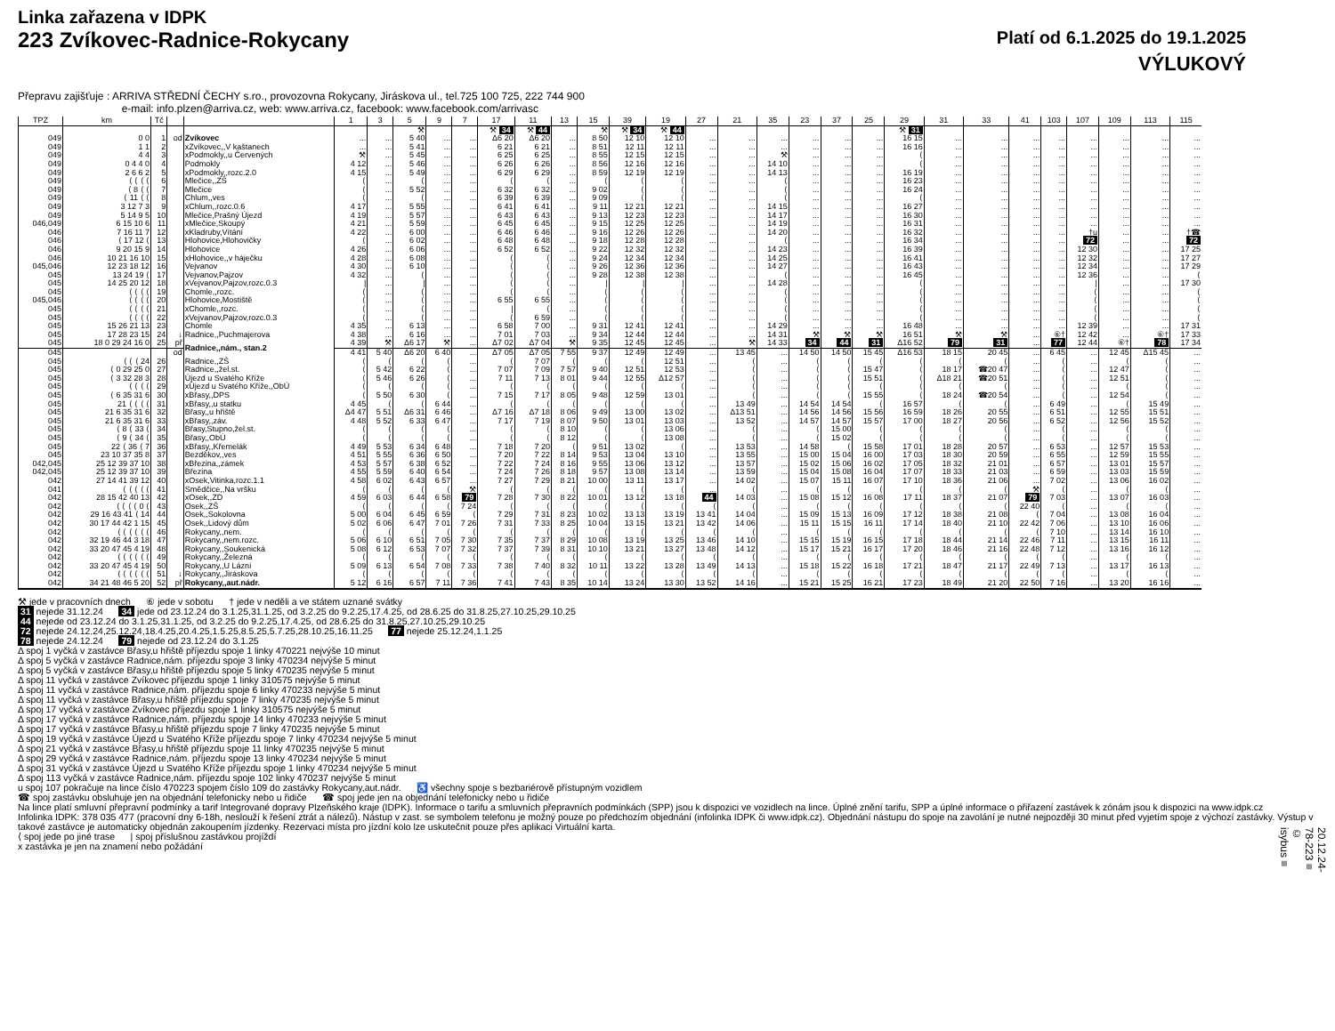Linka zařazena v IDPK
223 Zvíkovec-Radnice-Rokycany Platí od 6.1.2025 do 19.1.2025
VÝLUKOVÝ
Přepravu zajišťuje : ARRIVA STŘEDNÍ ČECHY s.ro., provozovna Rokycany, Jiráskova ul., tel.725 100 725, 222 744 900
e-mail: info.plzen@arriva.cz, web: www.arriva.cz, facebook: www.facebook.com/arrivasc
| TPZ | km | Tč | | | 1 | 3 | 5 | 9 | 7 | 17 | 11 | 13 | 15 | 39 | 19 | 27 | 21 | 35 | 23 | 37 | 25 | 29 | 31 | 33 | 41 | 103 | 107 | 109 | 113 | 115 |
| --- | --- | --- | --- | --- | --- | --- | --- | --- | --- | --- | --- | --- | --- | --- | --- | --- | --- | --- | --- | --- | --- | --- | --- | --- | --- | --- | --- | --- | --- | --- |
| | | | | | | | ⚒ | | | ⚒ 34 | ⚒ 44 | | ⚒ | ⚒ 34 | ⚒ 44 | | | | | | | ⚒ 31 | | | | | | | | |
| 049 | 0 0 | 1 | od | Zvíkovec | ... | ... | 5 40 | ... | ... | Δ6 20 | Δ6 20 | ... | 8 50 | 12 10 | 12 10 | ... | ... | ... | ... | ... | ... | 16 15 | ... | ... | ... | ... | ... | ... | ... | ... |
| 049 | 1 1 | 2 | | xZvíkovec,,V kaštanech | ... | ... | 5 41 | ... | ... | 6 21 | 6 21 | ... | 8 51 | 12 11 | 12 11 | ... | ... | ... | ... | ... | ... | 16 16 | ... | ... | ... | ... | ... | ... | ... | ... |
| 049 | 4 4 | 3 | | xPodmokly,,u Červených | ⚒ | ... | 5 45 | ... | ... | 6 25 | 6 25 | ... | 8 55 | 12 15 | 12 15 | ... | ... | ⚒ | ... | ... | ... | ⟨ | ... | ... | ... | ... | ... | ... | ... | ... |
| 049 | 0 4 4 0 | 4 | | Podmokly | 4 12 | ... | 5 46 | ... | ... | 6 26 | 6 26 | ... | 8 56 | 12 16 | 12 16 | ... | ... | 14 10 | ... | ... | ... | ⟨ | ... | ... | ... | ... | ... | ... | ... | ... |
| 049 | 2 6 6 2 | 5 | | xPodmokly,,rozc.2.0 | 4 15 | ... | 5 49 | ... | ... | 6 29 | 6 29 | ... | 8 59 | 12 19 | 12 19 | ... | ... | 14 13 | ... | ... | ... | 16 19 | ... | ... | ... | ... | ... | ... | ... | ... |
| 049 | ⟨ ⟨ ⟨ ⟨ | 6 | | Mlečice,,ZŠ | ⟨ | ... | ⟨ | ... | ... | ⟨ | ⟨ | ... | ⟨ | ⟨ | ⟨ | ... | ... | ⟨ | ... | ... | ... | 16 23 | ... | ... | ... | ... | ... | ... | ... | ... |
| 049 | ⟨ 8 ⟨ ⟨ | 7 | | Mlečice | ⟨ | ... | 5 52 | ... | ... | 6 32 | 6 32 | ... | 9 02 | ⟨ | ⟨ | ... | ... | ⟨ | ... | ... | ... | 16 24 | ... | ... | ... | ... | ... | ... | ... | ... |
| 049 | ⟨ 11 ⟨ ⟨ | 8 | | Chlum,,ves | ⟨ | ... | ⟨ | ... | ... | 6 39 | 6 39 | ... | 9 09 | ⟨ | ⟨ | ... | ... | ⟨ | ... | ... | ... | ⟨ | ... | ... | ... | ... | ... | ... | ... | ... |
| 049 | 3 12 7 3 | 9 | | xChlum,,rozc.0.6 | 4 17 | ... | 5 55 | ... | ... | 6 41 | 6 41 | ... | 9 11 | 12 21 | 12 21 | ... | ... | 14 15 | ... | ... | ... | 16 27 | ... | ... | ... | ... | ... | ... | ... | ... |
| 049 | 5 14 9 5 | 10 | | Mlečice,Prašný Újezd | 4 19 | ... | 5 57 | ... | ... | 6 43 | 6 43 | ... | 9 13 | 12 23 | 12 23 | ... | ... | 14 17 | ... | ... | ... | 16 30 | ... | ... | ... | ... | ... | ... | ... | ... |
| 046,049 | 6 15 10 6 | 11 | | xMlečice,Skoupý | 4 21 | ... | 5 59 | ... | ... | 6 45 | 6 45 | ... | 9 15 | 12 25 | 12 25 | ... | ... | 14 19 | ... | ... | ... | 16 31 | ... | ... | ... | ... | ... | ... | ... | ... |
| 046 | 7 16 11 7 | 12 | | xKladruby,Vítání | 4 22 | ... | 6 00 | ... | ... | 6 46 | 6 46 | ... | 9 16 | 12 26 | 12 26 | ... | ... | 14 20 | ... | ... | ... | 16 32 | ... | ... | ... | ... | †u | ... | ... | †☎ |
| 046 | ⟨ 17 12 ⟨ | 13 | | Hlohovice,Hlohovičky | ⟨ | ... | 6 02 | ... | ... | 6 48 | 6 48 | ... | 9 18 | 12 28 | 12 28 | ... | ... | ⟨ | ... | ... | ... | 16 34 | ... | ... | ... | ... | 72 | ... | ... | 72 |
| 046 | 9 20 15 9 | 14 | | Hlohovice | 4 26 | ... | 6 06 | ... | ... | 6 52 | 6 52 | ... | 9 22 | 12 32 | 12 32 | ... | ... | 14 23 | ... | ... | ... | 16 39 | ... | ... | ... | ... | 12 30 | ... | ... | 17 25 |
| 046 | 10 21 16 10 | 15 | | xHlohovice,,v háječku | 4 28 | ... | 6 08 | ... | ... | ⟨ | ⟨ | ... | 9 24 | 12 34 | 12 34 | ... | ... | 14 25 | ... | ... | ... | 16 41 | ... | ... | ... | ... | 12 32 | ... | ... | 17 27 |
| 045,046 | 12 23 18 12 | 16 | | Vejvanov | 4 30 | ... | 6 10 | ... | ... | ⟨ | ⟨ | ... | 9 26 | 12 36 | 12 36 | ... | ... | 14 27 | ... | ... | ... | 16 43 | ... | ... | ... | ... | 12 34 | ... | ... | 17 29 |
| 045 | 13 24 19 ⟨ | 17 | | Vejvanov,Pajzov | 4 32 | ... | ⟨ | ... | ... | ⟨ | ⟨ | ... | 9 28 | 12 38 | 12 38 | ... | ... | ⟨ | ... | ... | ... | 16 45 | ... | ... | ... | ... | 12 36 | ... | ... | ⟨ |
| 045 | 14 25 20 12 | 18 | | xVejvanov,Pajzov,rozc.0.3 | / | ... | / | ... | ... | ⟨ | ⟨ | ... | / | / | / | ... | ... | 14 28 | ... | ... | ... | ⟨ | ... | ... | ... | ... | / | ... | ... | 17 30 |
| 045 | ⟨ ⟨ ⟨ ⟨ | 19 | | Chomle,,rozc. | ⟨ | ... | ⟨ | ... | ... | ⟨ | ⟨ | ... | ⟨ | ⟨ | ⟨ | ... | ... | ⟨ | ... | ... | ... | ⟨ | ... | ... | ... | ... | ⟨ | ... | ... | ⟨ |
| 045,046 | ⟨ ⟨ ⟨ ⟨ | 20 | | Hlohovice,Mostiště | ⟨ | ... | ⟨ | ... | ... | 6 55 | 6 55 | ... | ⟨ | ⟨ | ⟨ | ... | ... | ⟨ | ... | ... | ... | ⟨ | ... | ... | ... | ... | ⟨ | ... | ... | ⟨ |
| 045 | ⟨ ⟨ ⟨ ⟨ | 21 | | xChomle,,rozc. | ⟨ | ... | ⟨ | ... | ... | / | ⟨ | ... | ⟨ | ⟨ | ⟨ | ... | ... | ⟨ | ... | ... | ... | ⟨ | ... | ... | ... | ... | ⟨ | ... | ... | ⟨ |
| 045 | ⟨ ⟨ ⟨ ⟨ | 22 | | xVejvanov,Pajzov,rozc.0.3 | ⟨ | ... | ⟨ | ... | ... | ⟨ | 6 59 | ... | ⟨ | ⟨ | ⟨ | ... | ... | ⟨ | ... | ... | ... | ⟨ | ... | ... | ... | ... | ⟨ | ... | ... | ⟨ |
| 045 | 15 26 21 13 | 23 | | Chomle | 4 35 | ... | 6 13 | ... | ... | 6 58 | 7 00 | ... | 9 31 | 12 41 | 12 41 | ... | ... | 14 29 | ... | ... | ... | 16 48 | ... | ... | ... | ... | 12 39 | ... | ... | 17 31 |
| 045 | 17 28 23 15 | 24 | ↓ | Radnice,,Puchmajerova | 4 38 | ... | 6 16 | ... | ... | 7 01 | 7 03 | ... | 9 34 | 12 44 | 12 44 | ... | ... | 14 31 | ⚒ | ⚒ | ⚒ | 16 51 | ⚒ | ⚒ | ... | ⑥† | 12 42 | ... | ⑥† | 17 33 |
| 045 | 18 0 29 24 16 0 | 25 | př | Radnice,,nám., stan.2 | 4 39 | ⚒ | Δ6 17 | ⚒ | ... | Δ7 02 | Δ7 04 | ⚒ | 9 35 | 12 45 | 12 45 | ... | ⚒ | 14 33 | 34 | 44 | 31 | Δ16 52 | 79 | 31 | ... | 77 | 12 44 | ⑥† | 78 | 17 34 |
| 045 | | | od | | 4 41 | 5 40 | Δ6 20 | 6 40 | ... | Δ7 05 | Δ7 05 | 7 55 | 9 37 | 12 49 | 12 49 | ... | 13 45 | ... | 14 50 | 14 50 | 15 45 | Δ16 53 | 18 15 | 20 45 | ... | 6 45 | ... | 12 45 | Δ15 45 | ... |
| 045 | ⟨ ⟨ ⟨ 24 | 26 | | Radnice,,ZŠ | ⟨ | ⟨ | ⟨ | ⟨ | ... | ⟨ | 7 07 | ⟨ | ⟨ | ⟨ | 12 51 | ... | ⟨ | ... | ⟨ | ⟨ | ⟨ | ⟨ | ⟨ | ⟨ | ... | ⟨ | ... | ⟨ | ⟨ | ... |
| 045 | ⟨ 0 29 25 0 | 27 | | Radnice,,žel.st. | ⟨ | 5 42 | 6 22 | ⟨ | ... | 7 07 | 7 09 | 7 57 | 9 40 | 12 51 | 12 53 | ... | ⟨ | ... | ⟨ | ⟨ | 15 47 | ⟨ | 18 17 | ☎20 47 | ... | ⟨ | ... | 12 47 | ⟨ | ... |
| 045 | ⟨ 3 32 28 3 | 28 | | Újezd u Svatého Kříže | ⟨ | 5 46 | 6 26 | ⟨ | ... | 7 11 | 7 13 | 8 01 | 9 44 | 12 55 | Δ12 57 | ... | ⟨ | ... | ⟨ | ⟨ | 15 51 | ⟨ | Δ18 21 | ☎20 51 | ... | ⟨ | ... | 12 51 | ⟨ | ... |
| 045 | ⟨ ⟨ ⟨ ⟨ | 29 | | xÚjezd u Svatého Kříže,,ObÚ | ⟨ | ⟨ | ⟨ | ⟨ | ... | ⟨ | ⟨ | ⟨ | ⟨ | ⟨ | ⟨ | ... | ⟨ | ... | ⟨ | ⟨ | ⟨ | ⟨ | ⟨ | ⟨ | ... | ⟨ | ... | ⟨ | ⟨ | ... |
| 045 | ⟨ 6 35 31 6 | 30 | | xBřasy,,DPS | ⟨ | 5 50 | 6 30 | ⟨ | ... | 7 15 | 7 17 | 8 05 | 9 48 | 12 59 | 13 01 | ... | ⟨ | ... | ⟨ | ⟨ | 15 55 | ⟨ | 18 24 | ☎20 54 | ... | ⟨ | ... | 12 54 | ⟨ | ... |
| 045 | 21 ⟨ ⟨ ⟨ ⟨ | 31 | | xBřasy,,u statku | 4 45 | ⟨ | ⟨ | 6 44 | ... | ⟨ | ⟨ | ⟨ | ⟨ | ⟨ | ⟨ | ... | 13 49 | ... | 14 54 | 14 54 | ⟨ | 16 57 | ⟨ | ⟨ | ... | 6 49 | ... | ⟨ | 15 49 | ... |
| 045 | 21 6 35 31 6 | 32 | | Břasy,,u hřiště | Δ4 47 | 5 51 | Δ6 31 | 6 46 | ... | Δ7 16 | Δ7 18 | 8 06 | 9 49 | 13 00 | 13 02 | ... | Δ13 51 | ... | 14 56 | 14 56 | 15 56 | 16 59 | 18 26 | 20 55 | ... | 6 51 | ... | 12 55 | 15 51 | ... |
| 045 | 21 6 35 31 6 | 33 | | xBřasy,,záv. | 4 48 | 5 52 | 6 33 | 6 47 | ... | 7 17 | 7 19 | 8 07 | 9 50 | 13 01 | 13 03 | ... | 13 52 | ... | 14 57 | 14 57 | 15 57 | 17 00 | 18 27 | 20 56 | ... | 6 52 | ... | 12 56 | 15 52 | ... |
| 045 | ⟨ 8 ⟨ 33 ⟨ | 34 | | Břasy,Stupno,žel.st. | ⟨ | ⟨ | ⟨ | ⟨ | ... | ⟨ | ⟨ | 8 10 | ⟨ | ⟨ | 13 06 | ... | ⟨ | ... | ⟨ | 15 00 | ⟨ | ⟨ | ⟨ | ⟨ | ... | ⟨ | ... | ⟨ | ⟨ | ... |
| 045 | ⟨ 9 ⟨ 34 ⟨ | 35 | | Břasy,,ObÚ | ⟨ | ⟨ | ⟨ | ⟨ | ... | ⟨ | ⟨ | 8 12 | ⟨ | ⟨ | 13 08 | ... | ⟨ | ... | ⟨ | 15 02 | ⟨ | ⟨ | ⟨ | ⟨ | ... | ⟨ | ... | ⟨ | ⟨ | ... |
| 045 | 22 ⟨ 36 ⟨ 7 | 36 | | xBřasy,,Křemelák | 4 49 | 5 53 | 6 34 | 6 48 | ... | 7 18 | 7 20 | ⟨ | 9 51 | 13 02 | ⟨ | ... | 13 53 | ... | 14 58 | ⟨ | 15 58 | 17 01 | 18 28 | 20 57 | ... | 6 53 | ... | 12 57 | 15 53 | ... |
| 045 | 23 10 37 35 8 | 37 | | Bezděkov,,ves | 4 51 | 5 55 | 6 36 | 6 50 | ... | 7 20 | 7 22 | 8 14 | 9 53 | 13 04 | 13 10 | ... | 13 55 | ... | 15 00 | 15 04 | 16 00 | 17 03 | 18 30 | 20 59 | ... | 6 55 | ... | 12 59 | 15 55 | ... |
| 042,045 | 25 12 39 37 10 | 38 | | xBřezina,,zámek | 4 53 | 5 57 | 6 38 | 6 52 | ... | 7 22 | 7 24 | 8 16 | 9 55 | 13 06 | 13 12 | ... | 13 57 | ... | 15 02 | 15 06 | 16 02 | 17 05 | 18 32 | 21 01 | ... | 6 57 | ... | 13 01 | 15 57 | ... |
| 042,045 | 25 12 39 37 10 | 39 | | Březina | 4 55 | 5 59 | 6 40 | 6 54 | ... | 7 24 | 7 26 | 8 18 | 9 57 | 13 08 | 13 14 | ... | 13 59 | ... | 15 04 | 15 08 | 16 04 | 17 07 | 18 33 | 21 03 | ... | 6 59 | ... | 13 03 | 15 59 | ... |
| 042 | 27 14 41 39 12 | 40 | | xOsek,Vitinka,rozc.1.1 | 4 58 | 6 02 | 6 43 | 6 57 | ... | 7 27 | 7 29 | 8 21 | 10 00 | 13 11 | 13 17 | ... | 14 02 | ... | 15 07 | 15 11 | 16 07 | 17 10 | 18 36 | 21 06 | ... | 7 02 | ... | 13 06 | 16 02 | ... |
| 041 | ⟨ ⟨ ⟨ ⟨ ⟨ | 41 | | Smědčice,,Na vršku | ⟨ | ⟨ | ⟨ | ⟨ | ⚒ | ⟨ | ⟨ | ⟨ | ⟨ | ⟨ | ⟨ | ... | ⟨ | ... | ⟨ | ⟨ | ⟨ | ⟨ | ⟨ | ⟨ | ⚒ | ⟨ | ... | ⟨ | ⟨ | ... |
| 042 | 28 15 42 40 13 | 42 | | xOsek,,ZD | 4 59 | 6 03 | 6 44 | 6 58 | 79 | 7 28 | 7 30 | 8 22 | 10 01 | 13 12 | 13 18 | 44 | 14 03 | ... | 15 08 | 15 12 | 16 08 | 17 11 | 18 37 | 21 07 | 79 | 7 03 | ... | 13 07 | 16 03 | ... |
| 042 | ⟨ ⟨ ⟨ ⟨ 0 ⟨ | 43 | | Osek,,ZŠ | ⟨ | ⟨ | ⟨ | ⟨ | 7 24 | ⟨ | ⟨ | ⟨ | ⟨ | ⟨ | ⟨ | ⟨ | ⟨ | ... | ⟨ | ⟨ | ⟨ | ⟨ | ⟨ | ⟨ | 22 40 | ⟨ | ... | ⟨ | ⟨ | ... |
| 042 | 29 16 43 41 ⟨ 14 | 44 | | Osek,,Sokolovna | 5 00 | 6 04 | 6 45 | 6 59 | ⟨ | 7 29 | 7 31 | 8 23 | 10 02 | 13 13 | 13 19 | 13 41 | 14 04 | ... | 15 09 | 15 13 | 16 09 | 17 12 | 18 38 | 21 08 | ⟨ | 7 04 | ... | 13 08 | 16 04 | ... |
| 042 | 30 17 44 42 1 15 | 45 | | Osek,,Lidový dům | 5 02 | 6 06 | 6 47 | 7 01 | 7 26 | 7 31 | 7 33 | 8 25 | 10 04 | 13 15 | 13 21 | 13 42 | 14 06 | ... | 15 11 | 15 15 | 16 11 | 17 14 | 18 40 | 21 10 | 22 42 | 7 06 | ... | 13 10 | 16 06 | ... |
| 042 | ⟨ ⟨ ⟨ ⟨ ⟨ ⟨ | 46 | | Rokycany,,nem. | ⟨ | ⟨ | ⟨ | ⟨ | ⟨ | ⟨ | ⟨ | ⟨ | ⟨ | ⟨ | ⟨ | ⟨ | ⟨ | ... | ⟨ | ⟨ | ⟨ | ⟨ | ⟨ | ⟨ | ⟨ | 7 10 | ... | 13 14 | 16 10 | ... |
| 042 | 32 19 46 44 3 18 | 47 | | Rokycany,,nem.rozc. | 5 06 | 6 10 | 6 51 | 7 05 | 7 30 | 7 35 | 7 37 | 8 29 | 10 08 | 13 19 | 13 25 | 13 46 | 14 10 | ... | 15 15 | 15 19 | 16 15 | 17 18 | 18 44 | 21 14 | 22 46 | 7 11 | ... | 13 15 | 16 11 | ... |
| 042 | 33 20 47 45 4 19 | 48 | | Rokycany,,Soukenická | 5 08 | 6 12 | 6 53 | 7 07 | 7 32 | 7 37 | 7 39 | 8 31 | 10 10 | 13 21 | 13 27 | 13 48 | 14 12 | ... | 15 17 | 15 21 | 16 17 | 17 20 | 18 46 | 21 16 | 22 48 | 7 12 | ... | 13 16 | 16 12 | ... |
| 042 | ⟨ ⟨ ⟨ ⟨ ⟨ ⟨ | 49 | | Rokycany,,Železná | ⟨ | ⟨ | ⟨ | ⟨ | ⟨ | ⟨ | ⟨ | ⟨ | ⟨ | ⟨ | ⟨ | ⟨ | ⟨ | ... | ⟨ | ⟨ | ⟨ | ⟨ | ⟨ | ⟨ | ⟨ | ⟨ | ... | ⟨ | ⟨ | ... |
| 042 | 33 20 47 45 4 19 | 50 | | Rokycany,,U Lázní | 5 09 | 6 13 | 6 54 | 7 08 | 7 33 | 7 38 | 7 40 | 8 32 | 10 11 | 13 22 | 13 28 | 13 49 | 14 13 | ... | 15 18 | 15 22 | 16 18 | 17 21 | 18 47 | 21 17 | 22 49 | 7 13 | ... | 13 17 | 16 13 | ... |
| 042 | ⟨ ⟨ ⟨ ⟨ ⟨ ⟨ | 51 | ↓ | Rokycany,,Jiráskova | ⟨ | ⟨ | ⟨ | ⟨ | ⟨ | ⟨ | ⟨ | ⟨ | ⟨ | ⟨ | ⟨ | ⟨ | ⟨ | ... | ⟨ | ⟨ | ⟨ | ⟨ | ⟨ | ⟨ | ⟨ | ⟨ | ... | ⟨ | ⟨ | ... |
| 042 | 34 21 48 46 5 20 | 52 | př | Rokycany,,aut.nádr. | 5 12 | 6 16 | 6 57 | 7 11 | 7 36 | 7 41 | 7 43 | 8 35 | 10 14 | 13 24 | 13 30 | 13 52 | 14 16 | ... | 15 21 | 15 25 | 16 21 | 17 23 | 18 49 | 21 20 | 22 50 | 7 16 | ... | 13 20 | 16 16 | ... |
⚒ jede v pracovních dnech ⑥ jede v sobotu † jede v neděli a ve státem uznané svátky
31 nejede 31.12.24 34 jede od 23.12.24 do 3.1.25,31.1.25, od 3.2.25 do 9.2.25,17.4.25, od 28.6.25 do 31.8.25,27.10.25,29.10.25
44 nejede od 23.12.24 do 3.1.25,31.1.25, od 3.2.25 do 9.2.25,17.4.25, od 28.6.25 do 31.8.25,27.10.25,29.10.25
72 nejede 24.12.24,25.12.24,18.4.25,20.4.25,1.5.25,8.5.25,5.7.25,28.10.25,16.11.25 77 nejede 25.12.24,1.1.25
78 nejede 24.12.24 79 nejede od 23.12.24 do 3.1.25
Δ spoj 1 vyčká v zastávce Břasy,u hřiště příjezdu spoje 1 linky 470221 nejvýše 10 minut
Δ spoj 5 vyčká v zastávce Radnice,nám. příjezdu spoje 3 linky 470234 nejvýše 5 minut
Δ spoj 5 vyčká v zastávce Břasy,u hřiště příjezdu spoje 5 linky 470235 nejvýše 5 minut
Δ spoj 11 vyčká v zastávce Zvíkovec příjezdu spoje 1 linky 310575 nejvýše 5 minut
Δ spoj 11 vyčká v zastávce Radnice,nám. příjezdu spoje 6 linky 470233 nejvýše 5 minut
Δ spoj 11 vyčká v zastávce Břasy,u hřiště příjezdu spoje 7 linky 470235 nejvýše 5 minut
Δ spoj 17 vyčká v zastávce Zvíkovec příjezdu spoje 1 linky 310575 nejvýše 5 minut
Δ spoj 17 vyčká v zastávce Radnice,nám. příjezdu spoje 14 linky 470233 nejvýše 5 minut
Δ spoj 17 vyčká v zastávce Břasy,u hřiště příjezdu spoje 7 linky 470235 nejvýše 5 minut
Δ spoj 19 vyčká v zastávce Újezd u Svatého Kříže příjezdu spoje 7 linky 470234 nejvýše 5 minut
Δ spoj 21 vyčká v zastávce Břasy,u hřiště příjezdu spoje 11 linky 470235 nejvýše 5 minut
Δ spoj 29 vyčká v zastávce Radnice,nám. příjezdu spoje 13 linky 470234 nejvýše 5 minut
Δ spoj 31 vyčká v zastávce Újezd u Svatého Kříže příjezdu spoje 1 linky 470234 nejvýše 5 minut
Δ spoj 113 vyčká v zastávce Radnice,nám. příjezdu spoje 102 linky 470237 nejvýše 5 minut
u spoj 107 pokračuje na lince číslo 470223 spojem číslo 109 do zastávky Rokycany,aut.nádr. ♿ všechny spoje s bezbariérově přístupným vozidlem
☎ spoj zastávku obsluhuje jen na objednání telefonicky nebo u řidiče ☎ spoj jede jen na objednání telefonicky nebo u řidiče
Na lince platí smluvní přepravní podmínky a tarif Integrované dopravy Plzeňského kraje (IDPK). Informace o tarifu a smluvních přepravních podmínkách (SPP) jsou k dispozici ve vozidlech na lince. Úplné znění tarifu, SPP a úplné informace o přiřazení zastávek k zónám jsou k dispozici na www.idpk.cz
Infolinka IDPK: 378 035 477 (pracovní dny 6-18h, neslouží k řešení ztrát a nálezů). Nástup v zast. se symbolem telefonu je možný pouze po předchozím objednání (infolinka IDPK či www.idpk.cz). Objednání nástupu do spoje na zavolání je nutné nejpozději 30 minut před vyjetím spoje z výchozí zastávky. Výstup v takové zastávce je automaticky objednán zakoupením jízdenky. Rezervaci místa pro jízdní kolo lze uskutečnit pouze přes aplikaci Virtuální karta.
⟨ spoj jede po jiné trase | spoj příslušnou zastávkou projíždí
x zastávka je jen na znamení nebo požádání
20.12.24-78-223 ≡ © isybus ≡